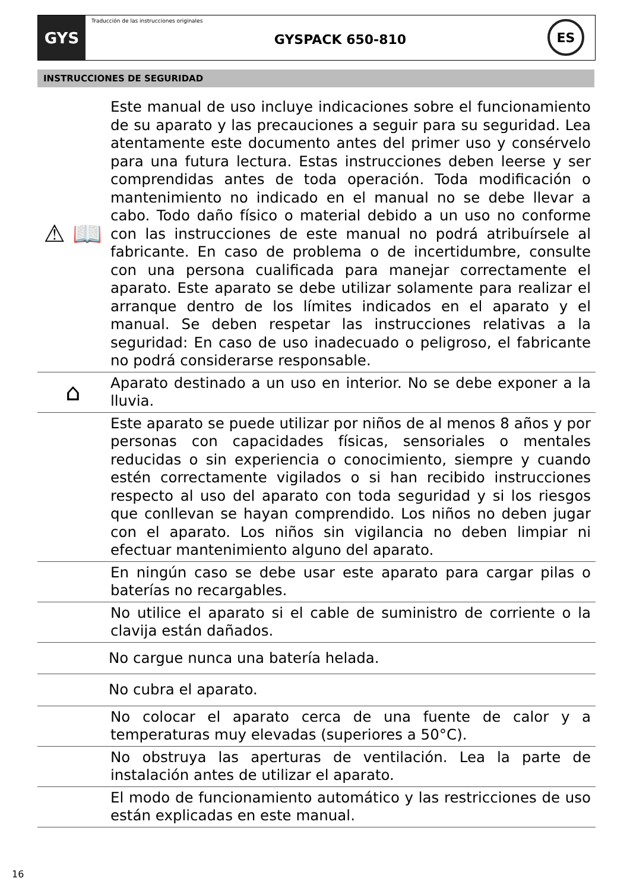GYS
Traducción de las instrucciones originales
GYSPACK 650-810
ES
INSTRUCCIONES DE SEGURIDAD
⚠ 📖
Este manual de uso incluye indicaciones sobre el funcionamiento de su aparato y las precauciones a seguir para su seguridad. Lea atentamente este documento antes del primer uso y consérvelo para una futura lectura. Estas instrucciones deben leerse y ser comprendidas antes de toda operación. Toda modificación o mantenimiento no indicado en el manual no se debe llevar a cabo. Todo daño físico o material debido a un uso no conforme con las instrucciones de este manual no podrá atribuírsele al fabricante. En caso de problema o de incertidumbre, consulte con una persona cualificada para manejar correctamente el aparato. Este aparato se debe utilizar solamente para realizar el arranque dentro de los límites indicados en el aparato y el manual. Se deben respetar las instrucciones relativas a la seguridad: En caso de uso inadecuado o peligroso, el fabricante no podrá considerarse responsable.
⌂
Aparato destinado a un uso en interior. No se debe exponer a la lluvia.
Este aparato se puede utilizar por niños de al menos 8 años y por personas con capacidades físicas, sensoriales o mentales reducidas o sin experiencia o conocimiento, siempre y cuando estén correctamente vigilados o si han recibido instrucciones respecto al uso del aparato con toda seguridad y si los riesgos que conllevan se hayan comprendido. Los niños no deben jugar con el aparato. Los niños sin vigilancia no deben limpiar ni efectuar mantenimiento alguno del aparato.
En ningún caso se debe usar este aparato para cargar pilas o baterías no recargables.
No utilice el aparato si el cable de suministro de corriente o la clavija están dañados.
No cargue nunca una batería helada.
No cubra el aparato.
No colocar el aparato cerca de una fuente de calor y a temperaturas muy elevadas (superiores a 50°C).
No obstruya las aperturas de ventilación. Lea la parte de instalación antes de utilizar el aparato.
El modo de funcionamiento automático y las restricciones de uso están explicadas en este manual.
16